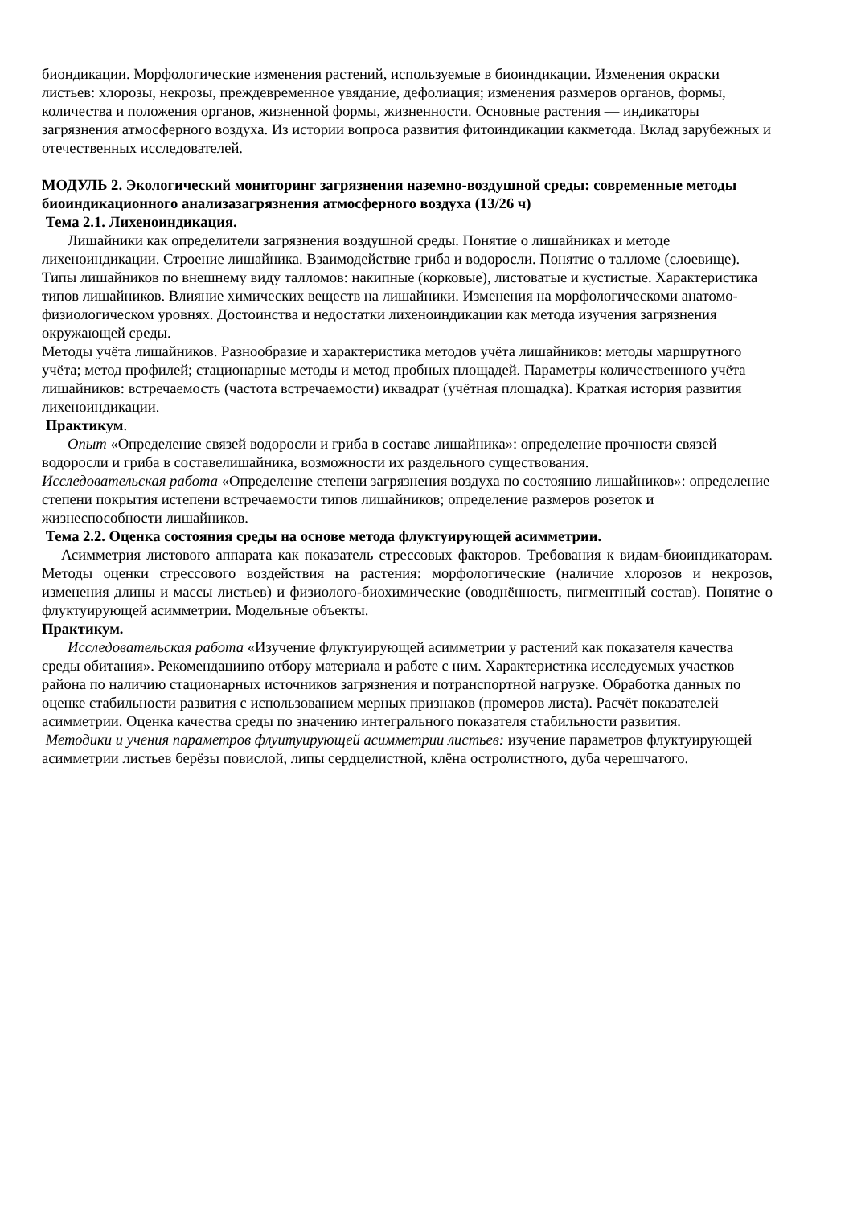биондикации. Морфологические изменения растений, используемые в биоиндикации. Изменения окраски листьев: хлорозы, некрозы, преждевременное увядание, дефолиация; изменения размеров органов, формы, количества и положения органов, жизненной формы, жизненности. Основные растения — индикаторы загрязнения атмосферного воздуха. Из истории вопроса развития фитоиндикации какметода. Вклад зарубежных и отечественных исследователей.
МОДУЛЬ 2. Экологический мониторинг загрязнения наземно-воздушной среды: современные методы биоиндикационного анализазагрязнения атмосферного воздуха (13/26 ч)
Тема 2.1. Лихеноиндикация.
Лишайники как определители загрязнения воздушной среды. Понятие о лишайниках и методе лихеноиндикации. Строение лишайника. Взаимодействие гриба и водоросли. Понятие о талломе (слоевище). Типы лишайников по внешнему виду талломов: накипные (корковые), листоватые и кустистые. Характеристика типов лишайников. Влияние химических веществ на лишайники. Изменения на морфологическоми анатомо-физиологическом уровнях. Достоинства и недостатки лихеноиндикации как метода изучения загрязнения окружающей среды.
Методы учёта лишайников. Разнообразие и характеристика методов учёта лишайников: методы маршрутного учёта; метод профилей; стационарные методы и метод пробных площадей. Параметры количественного учёта лишайников: встречаемость (частота встречаемости) иквадрат (учётная площадка). Краткая история развития лихеноиндикации.
Практикум.
Опыт «Определение связей водоросли и гриба в составе лишайника»: определение прочности связей водоросли и гриба в составелишайника, возможности их раздельного существования.
Исследовательская работа «Определение степени загрязнения воздуха по состоянию лишайников»: определение степени покрытия истепени встречаемости типов лишайников; определение размеров розеток и жизнеспособности лишайников.
Тема 2.2. Оценка состояния среды на основе метода флуктуирующей асимметрии.
Асимметрия листового аппарата как показатель стрессовых факторов. Требования к видам-биоиндикаторам. Методы оценки стрессового воздействия на растения: морфологические (наличие хлорозов и некрозов, изменения длины и массы листьев) и физиолого-биохимические (оводнённость, пигментный состав). Понятие о флуктуирующей асимметрии. Модельные объекты.
Практикум.
Исследовательская работа «Изучение флуктуирующей асимметрии у растений как показателя качества среды обитания». Рекомендациипо отбору материала и работе с ним. Характеристика исследуемых участков района по наличию стационарных источников загрязнения и потранспортной нагрузке. Обработка данных по оценке стабильности развития с использованием мерных признаков (промеров листа). Расчёт показателей асимметрии. Оценка качества среды по значению интегрального показателя стабильности развития.
Методики и учения параметров флуитуирующей асимметрии листьев: изучение параметров флуктуирующей асимметрии листьев берёзы повислой, липы сердцелистной, клёна остролистного, дуба черешчатого.